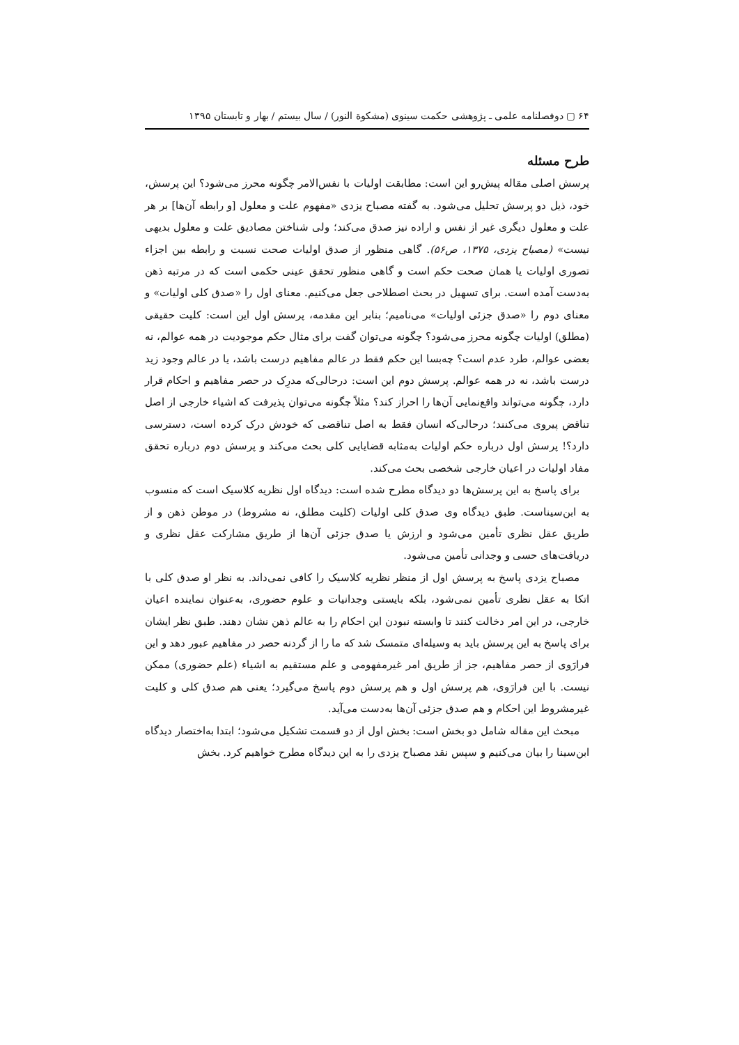۶۴ ▢ دوفصلنامه علمی ـ پژوهشی حکمت سینوی (مشکوة النور) / سال بیستم / بهار و تابستان ۱۳۹۵
طرح مسئله
پرسش اصلی مقاله پیش‌رو این است: مطابقت اولیات با نفس‌الامر چگونه محرز می‌شود؟ این پرسش، خود، ذیل دو پرسش تحلیل می‌شود. به گفته مصباح یزدی «مفهوم علت و معلول [و رابطه آن‌ها] بر هر علت و معلول دیگری غیر از نفس و اراده نیز صدق می‌کند؛ ولی شناختن مصادیق علت و معلول بدیهی نیست» (مصباح یزدی، ۱۳۷۵، ص۵۶). گاهی منظور از صدق اولیات صحت نسبت و رابطه بین اجزاء تصوری اولیات یا همان صحت حکم است و گاهی منظور تحقق عینی حکمی است که در مرتبه ذهن به‌دست آمده است. برای تسهیل در بحث اصطلاحی جعل می‌کنیم. معنای اول را «صدق کلی اولیات» و معنای دوم را «صدق جزئی اولیات» می‌نامیم؛ بنابر این مقدمه، پرسش اول این است: کلیت حقیقی (مطلق) اولیات چگونه محرز می‌شود؟ چگونه می‌توان گفت برای مثال حکم موجودیت در همه عوالم، نه بعضی عوالم، طرد عدم است؟ چه‌بسا این حکم فقط در عالم مفاهیم درست باشد، یا در عالم وجود زید درست باشد، نه در همه عوالم. پرسش دوم این است: درحالی‌که مدرِک در حصر مفاهیم و احکام قرار دارد، چگونه می‌تواند واقع‌نمایی آن‌ها را احراز کند؟ مثلاً چگونه می‌توان پذیرفت که اشیاء خارجی از اصل تناقض پیروی می‌کنند؛ درحالی‌که انسان فقط به اصل تناقضی که خودش درک کرده است، دسترسی دارد؟! پرسش اول درباره حکم اولیات به‌مثابه قضایایی کلی بحث می‌کند و پرسش دوم درباره تحقق مفاد اولیات در اعیان خارجی شخصی بحث می‌کند.
برای پاسخ به این پرسش‌ها دو دیدگاه مطرح شده است: دیدگاه اول نظریه کلاسیک است که منسوب به ابن‌سیناست. طبق دیدگاه وی صدق کلی اولیات (کلیت مطلق، نه مشروط) در موطن ذهن و از طریق عقل نظری تأمین می‌شود و ارزش یا صدق جزئی آن‌ها از طریق مشارکت عقل نظری و دریافت‌های حسی و وجدانی تأمین می‌شود.
مصباح یزدی پاسخ به پرسش اول از منظر نظریه کلاسیک را کافی نمی‌داند. به نظر او صدق کلی با اتکا به عقل نظری تأمین نمی‌شود، بلکه بایستی وجدانیات و علوم حضوری، به‌عنوان نماینده اعیان خارجی، در این امر دخالت کنند تا وابسته نبودن این احکام را به عالم ذهن نشان دهند. طبق نظر ایشان برای پاسخ به این پرسش باید به وسیله‌ای متمسک شد که ما را از گردنه حصر در مفاهیم عبور دهد و این فرارَوی از حصر مفاهیم، جز از طریق امر غیرمفهومی و علم مستقیم به اشیاء (علم حضوری) ممکن نیست. با این فرارَوی، هم پرسش اول و هم پرسش دوم پاسخ می‌گیرد؛ یعنی هم صدق کلی و کلیت غیرمشروط این احکام و هم صدق جزئی آن‌ها به‌دست می‌آید.
مبحث این مقاله شامل دو بخش است: بخش اول از دو قسمت تشکیل می‌شود؛ ابتدا به‌اختصار دیدگاه ابن‌سینا را بیان می‌کنیم و سپس نقد مصباح یزدی را به این دیدگاه مطرح خواهیم کرد. بخش